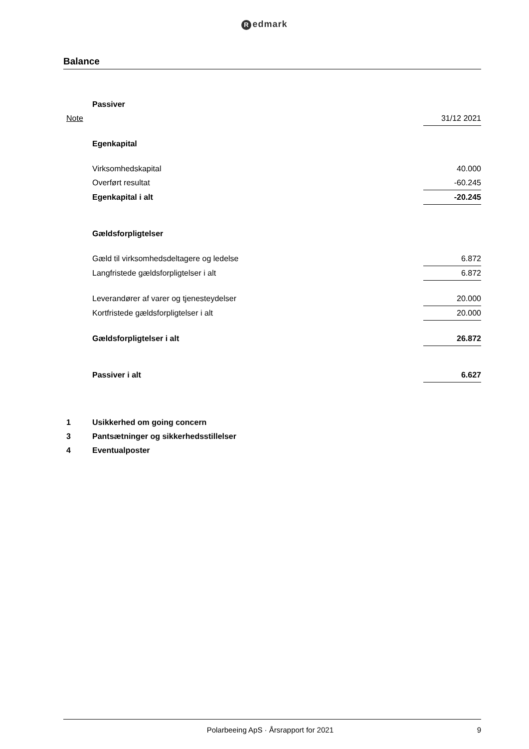Redmark
Balance
| | Passiver | |
| Note | | 31/12 2021 |
| | Egenkapital | |
| | Virksomhedskapital | 40.000 |
| | Overført resultat | -60.245 |
| | Egenkapital i alt | -20.245 |
| | Gældsforpligtelser | |
| | Gæld til virksomhedsdeltagere og ledelse | 6.872 |
| | Langfristede gældsforpligtelser i alt | 6.872 |
| | Leverandører af varer og tjenesteydelser | 20.000 |
| | Kortfristede gældsforpligtelser i alt | 20.000 |
| | Gældsforpligtelser i alt | 26.872 |
| | Passiver i alt | 6.627 |
| 1 | Usikkerhed om going concern | |
| 3 | Pantsætninger og sikkerhedsstillelser | |
| 4 | Eventualposter | |
Polarbeeing ApS · Årsrapport for 2021
9